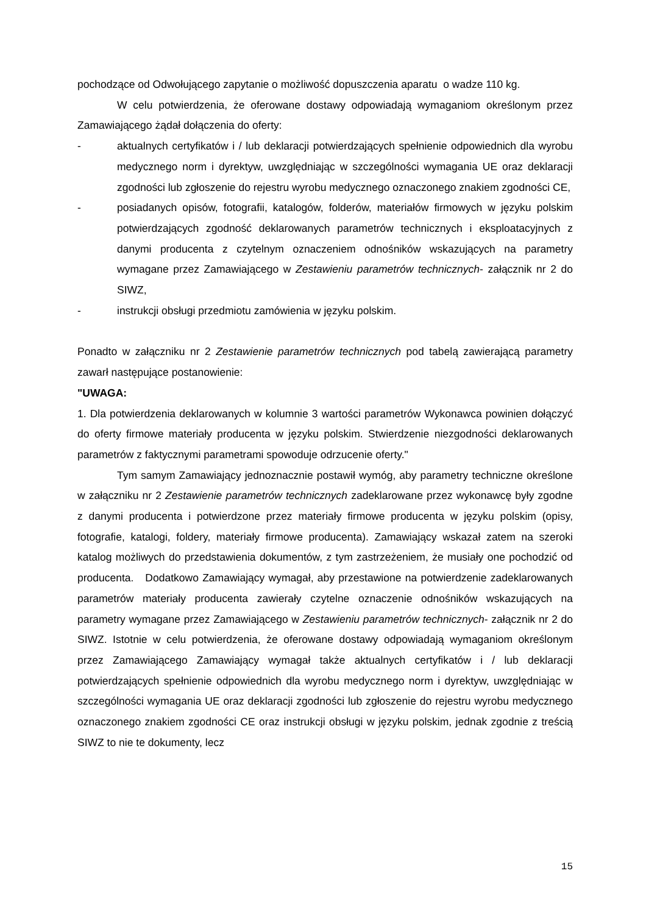pochodzące od Odwołującego zapytanie o możliwość dopuszczenia aparatu o wadze 110 kg.
W celu potwierdzenia, że oferowane dostawy odpowiadają wymaganiom określonym przez Zamawiającego żądał dołączenia do oferty:
- aktualnych certyfikatów i / lub deklaracji potwierdzających spełnienie odpowiednich dla wyrobu medycznego norm i dyrektyw, uwzględniając w szczególności wymagania UE oraz deklaracji zgodności lub zgłoszenie do rejestru wyrobu medycznego oznaczonego znakiem zgodności CE,
- posiadanych opisów, fotografii, katalogów, folderów, materiałów firmowych w języku polskim potwierdzających zgodność deklarowanych parametrów technicznych i eksploatacyjnych z danymi producenta z czytelnym oznaczeniem odnośników wskazujących na parametry wymagane przez Zamawiającego w Zestawieniu parametrów technicznych- załącznik nr 2 do SIWZ,
- instrukcji obsługi przedmiotu zamówienia w języku polskim.
Ponadto w załączniku nr 2 Zestawienie parametrów technicznych pod tabelą zawierającą parametry zawarł następujące postanowienie:
"UWAGA:
1. Dla potwierdzenia deklarowanych w kolumnie 3 wartości parametrów Wykonawca powinien dołączyć do oferty firmowe materiały producenta w języku polskim. Stwierdzenie niezgodności deklarowanych parametrów z faktycznymi parametrami spowoduje odrzucenie oferty."
Tym samym Zamawiający jednoznacznie postawił wymóg, aby parametry techniczne określone w załączniku nr 2 Zestawienie parametrów technicznych zadeklarowane przez wykonawcę były zgodne z danymi producenta i potwierdzone przez materiały firmowe producenta w języku polskim (opisy, fotografie, katalogi, foldery, materiały firmowe producenta). Zamawiający wskazał zatem na szeroki katalog możliwych do przedstawienia dokumentów, z tym zastrzeżeniem, że musiały one pochodzić od producenta. Dodatkowo Zamawiający wymagał, aby przestawione na potwierdzenie zadeklarowanych parametrów materiały producenta zawierały czytelne oznaczenie odnośników wskazujących na parametry wymagane przez Zamawiającego w Zestawieniu parametrów technicznych- załącznik nr 2 do SIWZ. Istotnie w celu potwierdzenia, że oferowane dostawy odpowiadają wymaganiom określonym przez Zamawiającego Zamawiający wymagał także aktualnych certyfikatów i / lub deklaracji potwierdzających spełnienie odpowiednich dla wyrobu medycznego norm i dyrektyw, uwzględniając w szczególności wymagania UE oraz deklaracji zgodności lub zgłoszenie do rejestru wyrobu medycznego oznaczonego znakiem zgodności CE oraz instrukcji obsługi w języku polskim, jednak zgodnie z treścią SIWZ to nie te dokumenty, lecz
15